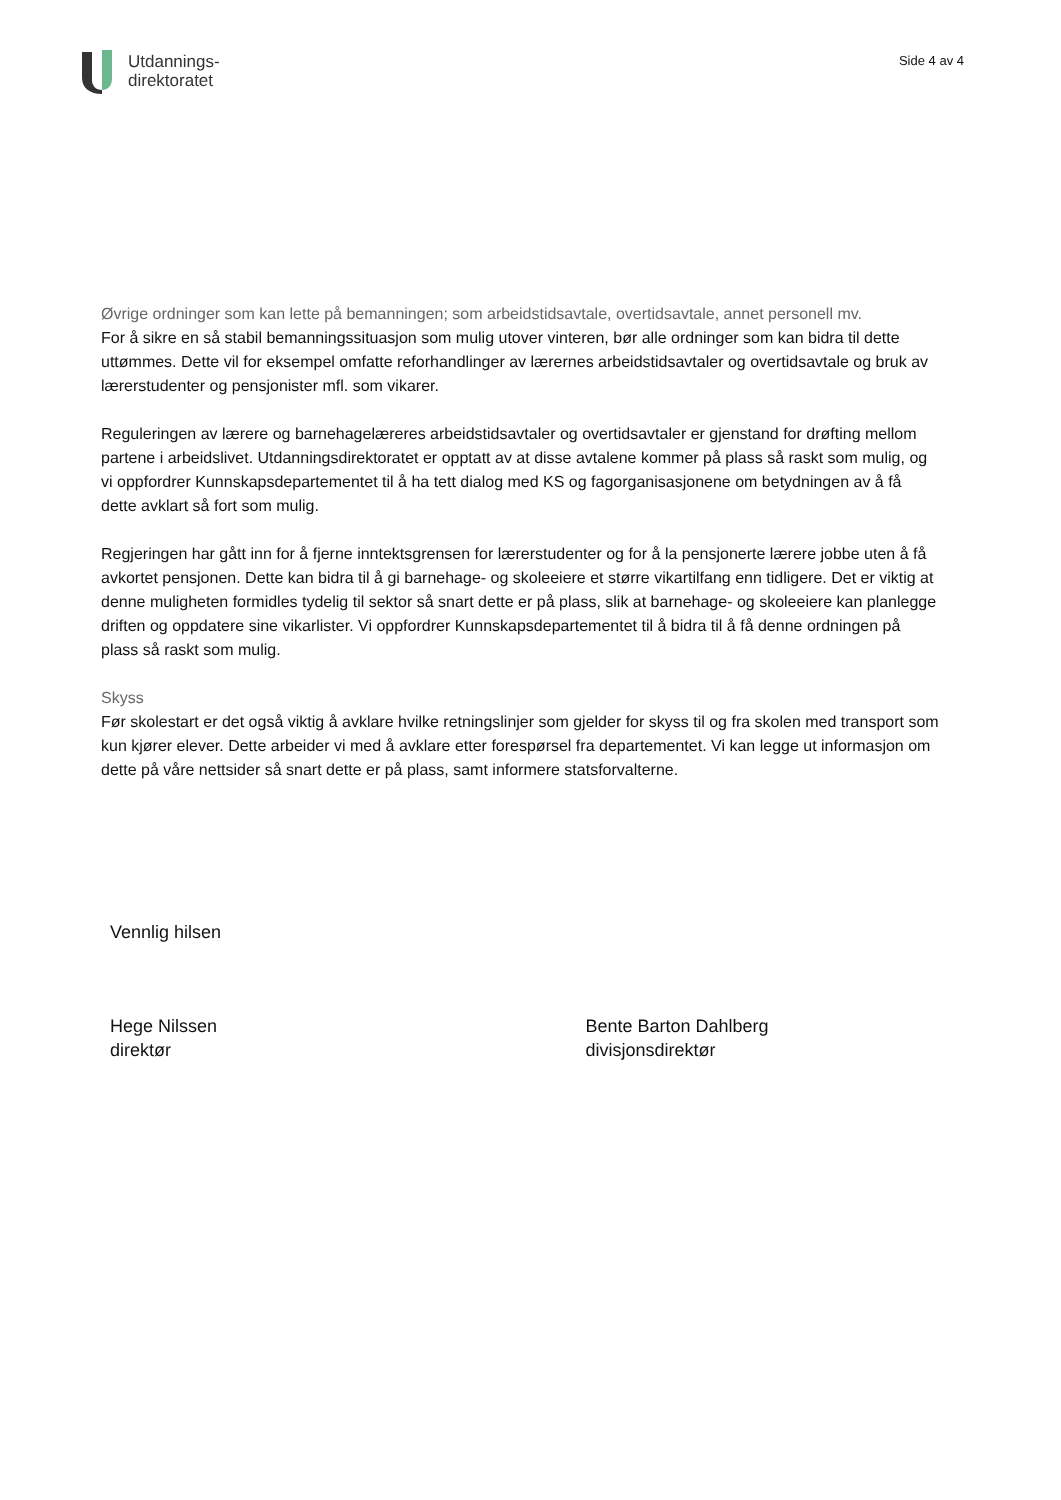Utdannings-
direktoratet
Side 4 av 4
Øvrige ordninger som kan lette på bemanningen; som arbeidstidsavtale, overtidsavtale, annet personell mv.
For å sikre en så stabil bemanningssituasjon som mulig utover vinteren, bør alle ordninger som kan bidra til dette uttømmes. Dette vil for eksempel omfatte reforhandlinger av lærernes arbeidstidsavtaler og overtidsavtale og bruk av lærerstudenter og pensjonister mfl. som vikarer.
Reguleringen av lærere og barnehagelæreres arbeidstidsavtaler og overtidsavtaler er gjenstand for drøfting mellom partene i arbeidslivet. Utdanningsdirektoratet er opptatt av at disse avtalene kommer på plass så raskt som mulig, og vi oppfordrer Kunnskapsdepartementet til å ha tett dialog med KS og fagorganisasjonene om betydningen av å få dette avklart så fort som mulig.
Regjeringen har gått inn for å fjerne inntektsgrensen for lærerstudenter og for å la pensjonerte lærere jobbe uten å få avkortet pensjonen. Dette kan bidra til å gi barnehage- og skoleeiere et større vikartilfang enn tidligere. Det er viktig at denne muligheten formidles tydelig til sektor så snart dette er på plass, slik at barnehage- og skoleeiere kan planlegge driften og oppdatere sine vikarlister. Vi oppfordrer Kunnskapsdepartementet til å bidra til å få denne ordningen på plass så raskt som mulig.
Skyss
Før skolestart er det også viktig å avklare hvilke retningslinjer som gjelder for skyss til og fra skolen med transport som kun kjører elever. Dette arbeider vi med å avklare etter forespørsel fra departementet. Vi kan legge ut informasjon om dette på våre nettsider så snart dette er på plass, samt informere statsforvalterne.
Vennlig hilsen
Hege Nilssen
direktør
Bente Barton Dahlberg
divisjonsdirektør